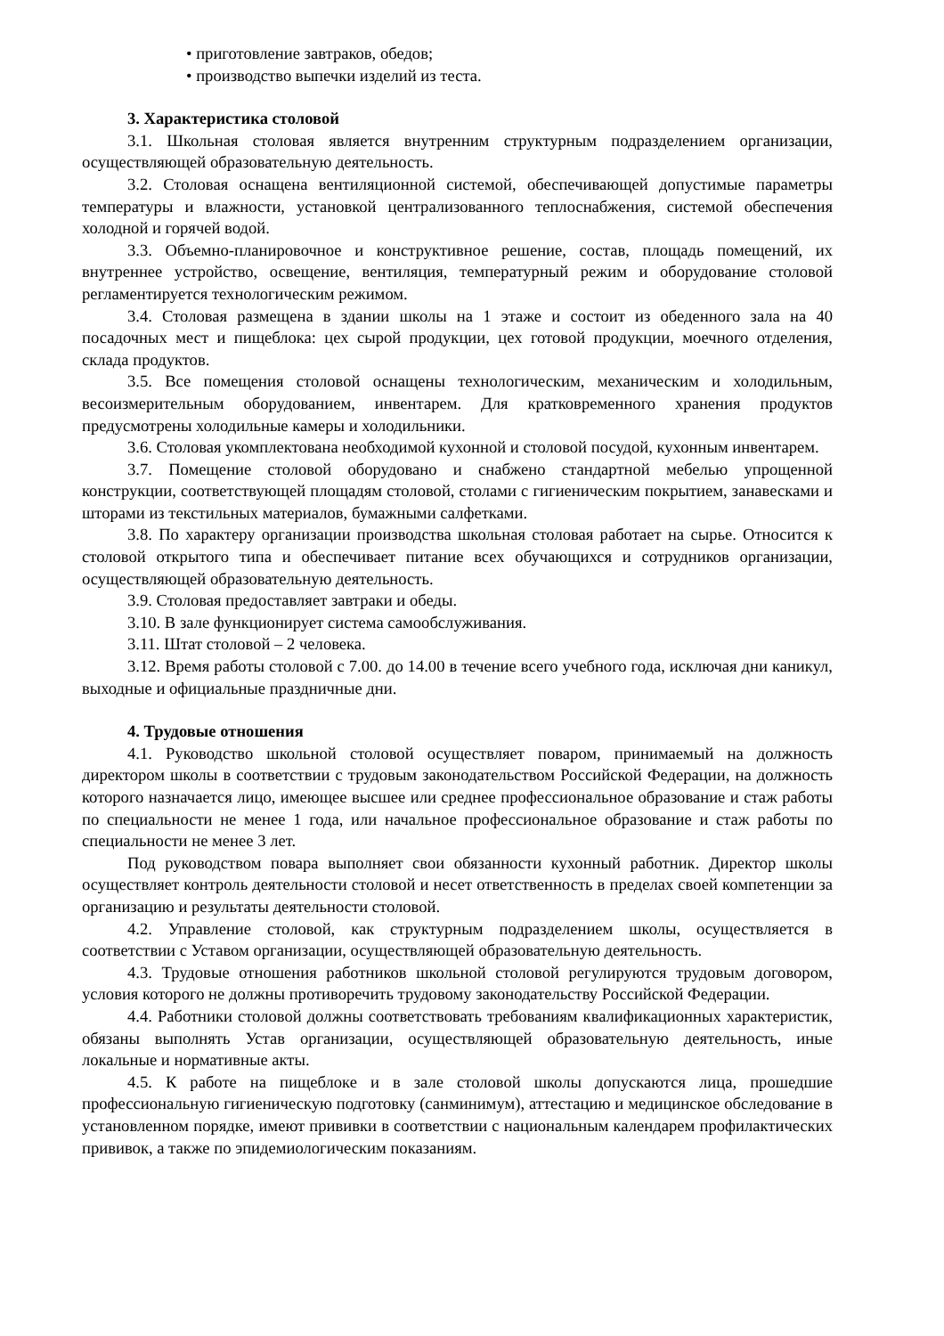• приготовление завтраков, обедов;
• производство выпечки изделий из теста.
3. Характеристика столовой
3.1. Школьная столовая является внутренним структурным подразделением организации, осуществляющей образовательную деятельность.
3.2. Столовая оснащена вентиляционной системой, обеспечивающей допустимые параметры температуры и влажности, установкой централизованного теплоснабжения, системой обеспечения холодной и горячей водой.
3.3. Объемно-планировочное и конструктивное решение, состав, площадь помещений, их внутреннее устройство, освещение, вентиляция, температурный режим и оборудование столовой регламентируется технологическим режимом.
3.4. Столовая размещена в здании школы на 1 этаже и состоит из обеденного зала на 40 посадочных мест и пищеблока: цех сырой продукции, цех готовой продукции, моечного отделения, склада продуктов.
3.5. Все помещения столовой оснащены технологическим, механическим и холодильным, весоизмерительным оборудованием, инвентарем. Для кратковременного хранения продуктов предусмотрены холодильные камеры и холодильники.
3.6. Столовая укомплектована необходимой кухонной и столовой посудой, кухонным инвентарем.
3.7. Помещение столовой оборудовано и снабжено стандартной мебелью упрощенной конструкции, соответствующей площадям столовой, столами с гигиеническим покрытием, занавесками и шторами из текстильных материалов, бумажными салфетками.
3.8. По характеру организации производства школьная столовая работает на сырье. Относится к столовой открытого типа и обеспечивает питание всех обучающихся и сотрудников организации, осуществляющей образовательную деятельность.
3.9. Столовая предоставляет завтраки и обеды.
3.10. В зале функционирует система самообслуживания.
3.11. Штат столовой – 2 человека.
3.12. Время работы столовой с 7.00. до 14.00 в течение всего учебного года, исключая дни каникул, выходные и официальные праздничные дни.
4. Трудовые отношения
4.1. Руководство школьной столовой осуществляет поваром, принимаемый на должность директором школы в соответствии с трудовым законодательством Российской Федерации, на должность которого назначается лицо, имеющее высшее или среднее профессиональное образование и стаж работы по специальности не менее 1 года, или начальное профессиональное образование и стаж работы по специальности не менее 3 лет.
Под руководством повара выполняет свои обязанности кухонный работник. Директор школы осуществляет контроль деятельности столовой и несет ответственность в пределах своей компетенции за организацию и результаты деятельности столовой.
4.2. Управление столовой, как структурным подразделением школы, осуществляется в соответствии с Уставом организации, осуществляющей образовательную деятельность.
4.3. Трудовые отношения работников школьной столовой регулируются трудовым договором, условия которого не должны противоречить трудовому законодательству Российской Федерации.
4.4. Работники столовой должны соответствовать требованиям квалификационных характеристик, обязаны выполнять Устав организации, осуществляющей образовательную деятельность, иные локальные и нормативные акты.
4.5. К работе на пищеблоке и в зале столовой школы допускаются лица, прошедшие профессиональную гигиеническую подготовку (санминимум), аттестацию и медицинское обследование в установленном порядке, имеют прививки в соответствии с национальным календарем профилактических прививок, а также по эпидемиологическим показаниям.